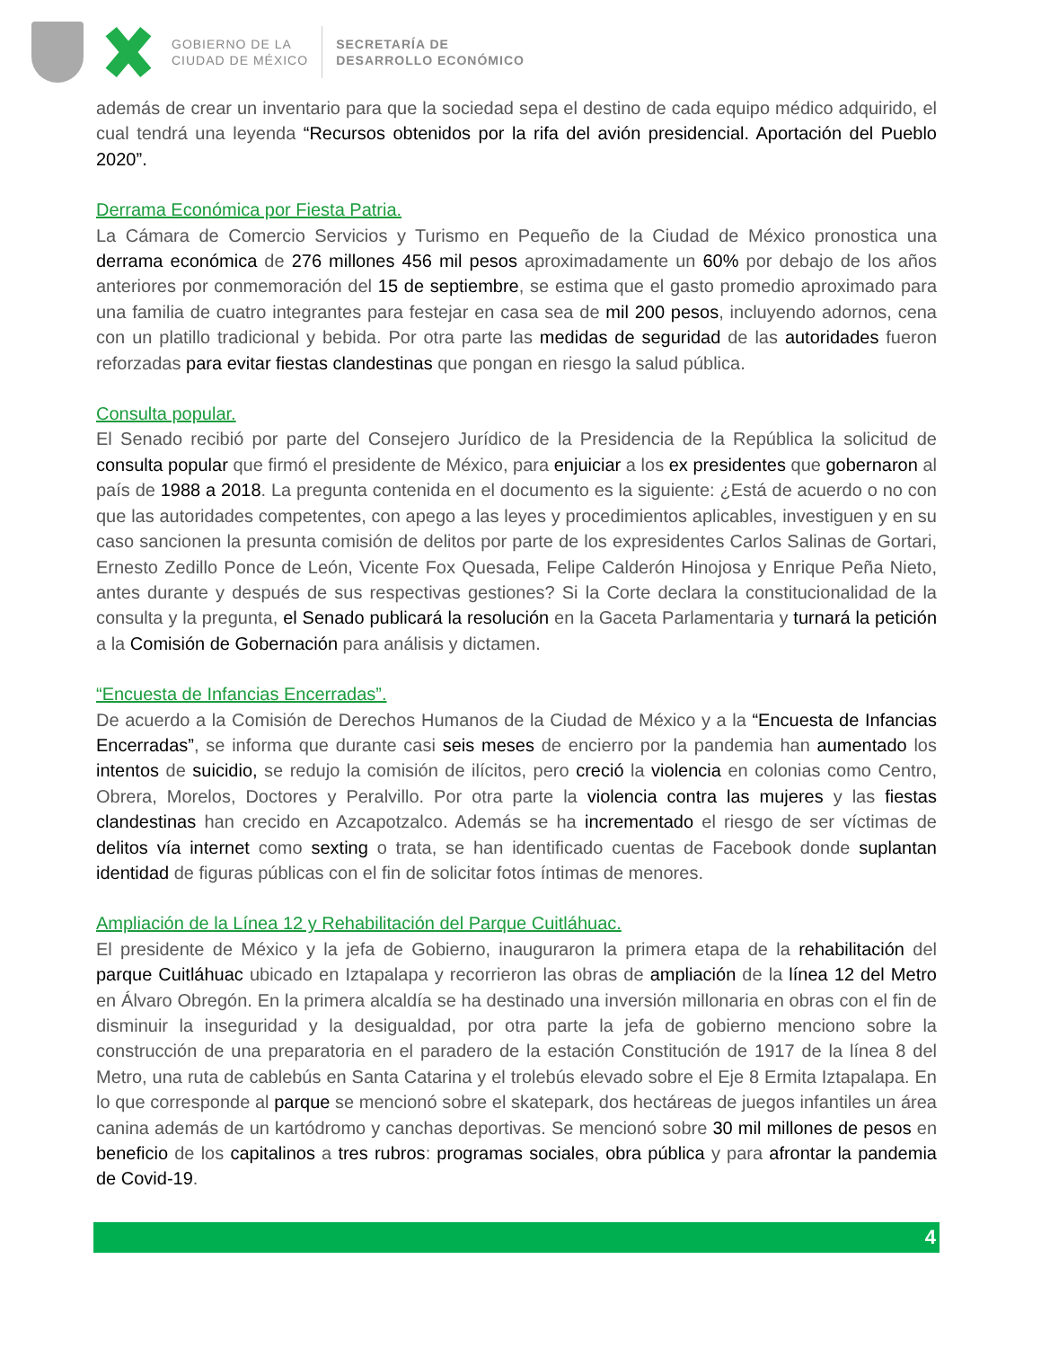GOBIERNO DE LA
CIUDAD DE MÉXICO
SECRETARÍA DE
DESARROLLO ECONÓMICO
además de crear un inventario para que la sociedad sepa el destino de cada equipo médico adquirido, el cual tendrá una leyenda “Recursos obtenidos por la rifa del avión presidencial. Aportación del Pueblo 2020”.
Derrama Económica por Fiesta Patria.
La Cámara de Comercio Servicios y Turismo en Pequeño de la Ciudad de México pronostica una derrama económica de 276 millones 456 mil pesos aproximadamente un 60% por debajo de los años anteriores por conmemoración del 15 de septiembre, se estima que el gasto promedio aproximado para una familia de cuatro integrantes para festejar en casa sea de mil 200 pesos, incluyendo adornos, cena con un platillo tradicional y bebida. Por otra parte las medidas de seguridad de las autoridades fueron reforzadas para evitar fiestas clandestinas que pongan en riesgo la salud pública.
Consulta popular.
El Senado recibió por parte del Consejero Jurídico de la Presidencia de la República la solicitud de consulta popular que firmó el presidente de México, para enjuiciar a los ex presidentes que gobernaron al país de 1988 a 2018. La pregunta contenida en el documento es la siguiente: ¿Está de acuerdo o no con que las autoridades competentes, con apego a las leyes y procedimientos aplicables, investiguen y en su caso sancionen la presunta comisión de delitos por parte de los expresidentes Carlos Salinas de Gortari, Ernesto Zedillo Ponce de León, Vicente Fox Quesada, Felipe Calderón Hinojosa y Enrique Peña Nieto, antes durante y después de sus respectivas gestiones? Si la Corte declara la constitucionalidad de la consulta y la pregunta, el Senado publicará la resolución en la Gaceta Parlamentaria y turnará la petición a la Comisión de Gobernación para análisis y dictamen.
“Encuesta de Infancias Encerradas”.
De acuerdo a la Comisión de Derechos Humanos de la Ciudad de México y a la “Encuesta de Infancias Encerradas”, se informa que durante casi seis meses de encierro por la pandemia han aumentado los intentos de suicidio, se redujo la comisión de ilícitos, pero creció la violencia en colonias como Centro, Obrera, Morelos, Doctores y Peralvillo. Por otra parte la violencia contra las mujeres y las fiestas clandestinas han crecido en Azcapotzalco. Además se ha incrementado el riesgo de ser víctimas de delitos vía internet como sexting o trata, se han identificado cuentas de Facebook donde suplantan identidad de figuras públicas con el fin de solicitar fotos íntimas de menores.
Ampliación de la Línea 12 y Rehabilitación del Parque Cuitláhuac.
El presidente de México y la jefa de Gobierno, inauguraron la primera etapa de la rehabilitación del parque Cuitláhuac ubicado en Iztapalapa y recorrieron las obras de ampliación de la línea 12 del Metro en Álvaro Obregón. En la primera alcaldía se ha destinado una inversión millonaria en obras con el fin de disminuir la inseguridad y la desigualdad, por otra parte la jefa de gobierno menciono sobre la construcción de una preparatoria en el paradero de la estación Constitución de 1917 de la línea 8 del Metro, una ruta de cablebús en Santa Catarina y el trolebús elevado sobre el Eje 8 Ermita Iztapalapa. En lo que corresponde al parque se mencionó sobre el skatepark, dos hectáreas de juegos infantiles un área canina además de un kartódromo y canchas deportivas. Se mencionó sobre 30 mil millones de pesos en beneficio de los capitalinos a tres rubros: programas sociales, obra pública y para afrontar la pandemia de Covid-19.
4